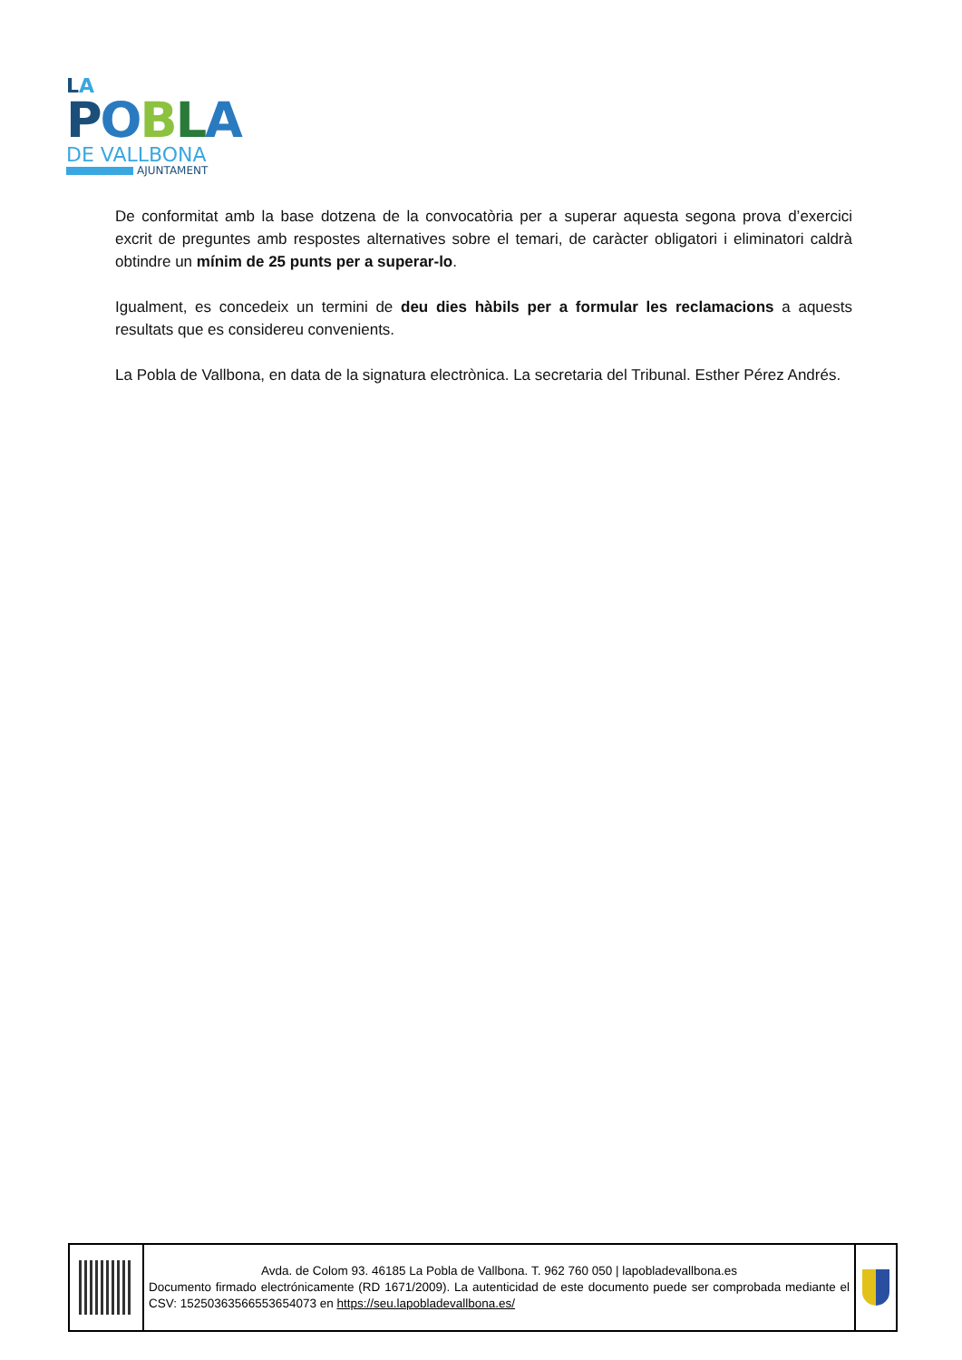LA
POBLA
DE VALLBONA
AJUNTAMENT
De conformitat amb la base dotzena de la convocatòria per a superar aquesta segona prova d’exercici excrit de preguntes amb respostes alternatives sobre el temari, de caràcter obligatori i eliminatori caldrà obtindre un mínim de 25 punts per a superar-lo.
Igualment, es concedeix un termini de deu dies hàbils per a formular les reclamacions a aquests resultats que es considereu convenients.
La Pobla de Vallbona, en data de la signatura electrònica. La secretaria del Tribunal. Esther Pérez Andrés.
Avda. de Colom 93. 46185 La Pobla de Vallbona. T. 962 760 050 | lapobladevallbona.es
Documento firmado electrónicamente (RD 1671/2009). La autenticidad de este documento puede ser comprobada mediante el CSV: 15250363566553654073 en https://seu.lapobladevallbona.es/